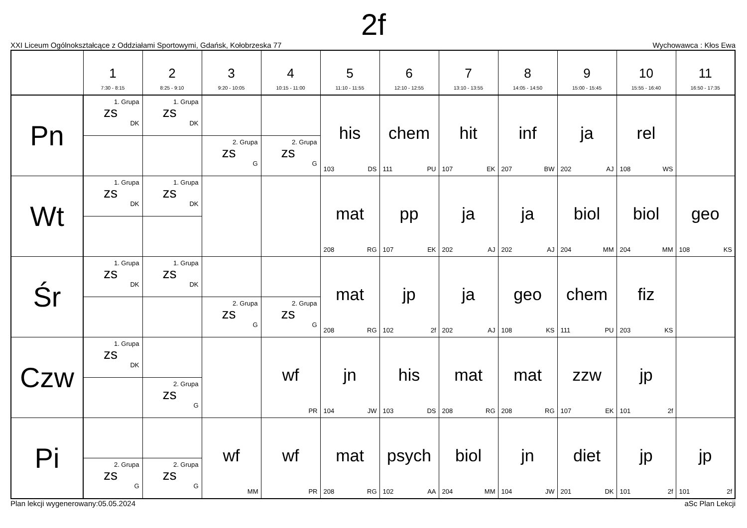2f
XXI Liceum Ogólnokształcące z Oddziałami Sportowymi, Gdańsk, Kołobrzeska 77 Wychowawca : Kłos Ewa
| | 1 7:30 - 8:15 | 2 8:25 - 9:10 | 3 9:20 - 10:05 | 4 10:15 - 11:00 | 5 11:10 - 11:55 | 6 12:10 - 12:55 | 7 13:10 - 13:55 | 8 14:05 - 14:50 | 9 15:00 - 15:45 | 10 15:55 - 16:40 | 11 16:50 - 17:35 |
| --- | --- | --- | --- | --- | --- | --- | --- | --- | --- | --- | --- |
| Pn | 1. Grupa zs DK | 1. Grupa zs DK | | | his 103 DS | chem 111 PU | hit 107 EK | inf 207 BW | ja 202 AJ | rel 108 WS | |
| | | | 2. Grupa zs G | 2. Grupa zs G | | | | | | | |
| Wt | 1. Grupa zs DK | 1. Grupa zs DK | | | mat 208 RG | pp 107 EK | ja 202 AJ | ja 202 AJ | biol 204 MM | biol 204 MM | geo 108 KS |
| Śr | 1. Grupa zs DK | 1. Grupa zs DK | | | mat 208 RG | jp 102 2f | ja 202 AJ | geo 108 KS | chem 111 PU | fiz 203 KS | |
| | | | 2. Grupa zs G | 2. Grupa zs G | | | | | | | |
| Czw | 1. Grupa zs DK | | | wf PR | jn 104 JW | his 103 DS | mat 208 RG | mat 208 RG | zzw 107 EK | jp 101 2f | |
| | | 2. Grupa zs G | | | | | | | | | |
| Pi | | | wf MM | wf PR | mat 208 RG | psych 102 AA | biol 204 MM | jn 104 JW | diet 201 DK | jp 101 2f | jp 101 2f |
| | 2. Grupa zs G | 2. Grupa zs G | | | | | | | | | |
Plan lekcji wygenerowany:05.05.2024 aSc Plan Lekcji